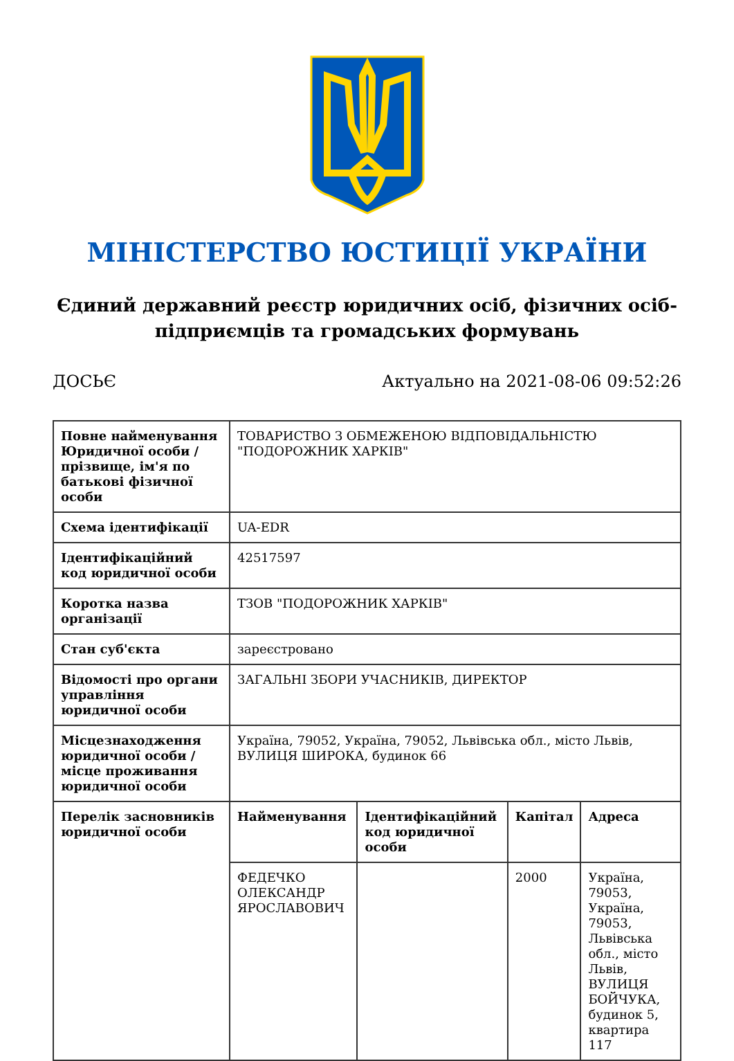МІНІСТЕРСТВО ЮСТИЦІЇ УКРАЇНИ
Єдиний державний реєстр юридичних осіб, фізичних осіб-підприємців та громадських формувань
ДОСЬЄ Актуально на 2021-08-06 09:52:26
| Повне найменування Юридичної особи / прізвище, ім'я по батькові фізичної особи | ТОВАРИСТВО З ОБМЕЖЕНОЮ ВІДПОВІДАЛЬНІСТЮ "ПОДОРОЖНИК ХАРКІВ" | | | |
| Схема ідентифікації | UA-EDR | | | |
| Ідентифікаційний код юридичної особи | 42517597 | | | |
| Коротка назва організації | ТЗОВ "ПОДОРОЖНИК ХАРКІВ" | | | |
| Стан суб'єкта | зареєстровано | | | |
| Відомості про органи управління юридичної особи | ЗАГАЛЬНІ ЗБОРИ УЧАСНИКІВ, ДИРЕКТОР | | | |
| Місцезнаходження юридичної особи / місце проживання юридичної особи | Україна, 79052, Україна, 79052, Львівська обл., місто Львів, ВУЛИЦЯ ШИРОКА, будинок 66 | | | |
| Перелік засновників юридичної особи | Найменування | Ідентифікаційний код юридичної особи | Капітал | Адреса |
| | ФЕДЕЧКО ОЛЕКСАНДР ЯРОСЛАВОВИЧ | | 2000 | Україна, 79053, Україна, 79053, Львівська обл., місто Львів, ВУЛИЦЯ БОЙЧУКА, будинок 5, квартира 117 |